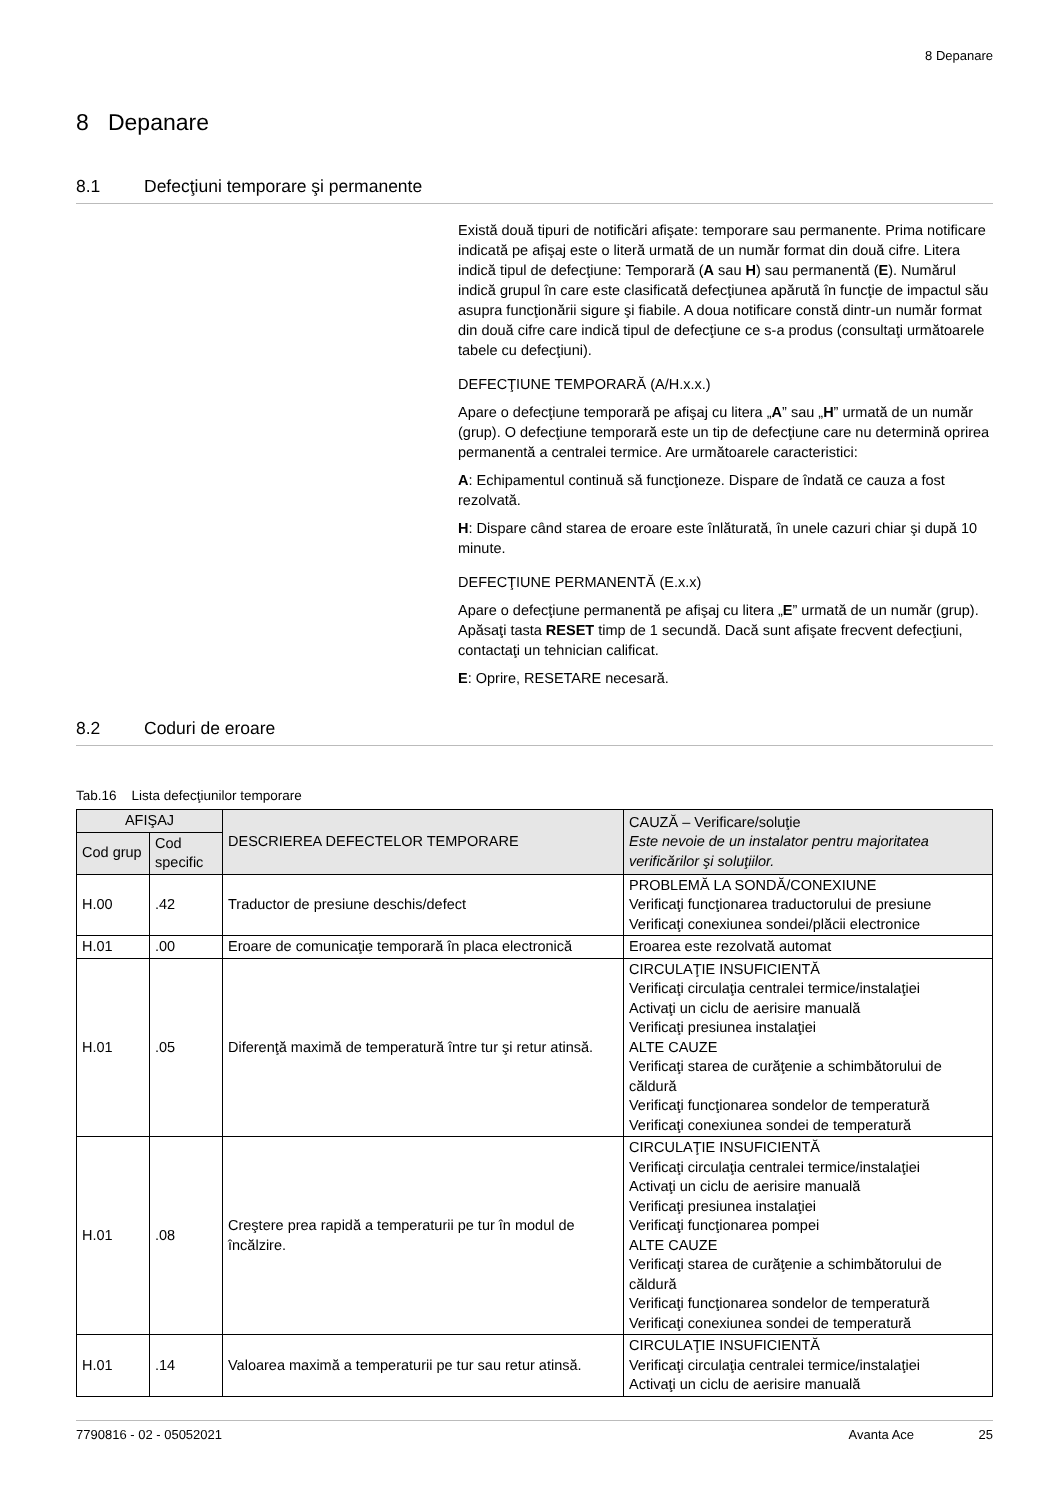8 Depanare
8 Depanare
8.1 Defecţiuni temporare şi permanente
Există două tipuri de notificări afişate: temporare sau permanente. Prima notificare indicată pe afişaj este o literă urmată de un număr format din două cifre. Litera indică tipul de defecţiune: Temporară (A sau H) sau permanentă (E). Numărul indică grupul în care este clasificată defecţiunea apărută în funcţie de impactul său asupra funcţionării sigure şi fiabile. A doua notificare constă dintr-un număr format din două cifre care indică tipul de defecţiune ce s-a produs (consultaţi următoarele tabele cu defecţiuni).
DEFECŢIUNE TEMPORARĂ (A/H.x.x.)
Apare o defecţiune temporară pe afişaj cu litera „A” sau „H” urmată de un număr (grup). O defecţiune temporară este un tip de defecţiune care nu determină oprirea permanentă a centralei termice. Are următoarele caracteristici:
A: Echipamentul continuă să funcţioneze. Dispare de îndată ce cauza a fost rezolvată.
H: Dispare când starea de eroare este înlăturată, în unele cazuri chiar şi după 10 minute.
DEFECŢIUNE PERMANENTĂ (E.x.x)
Apare o defecţiune permanentă pe afişaj cu litera „E” urmată de un număr (grup). Apăsaţi tasta RESET timp de 1 secundă. Dacă sunt afişate frecvent defecţiuni, contactaţi un tehnician calificat.
E: Oprire, RESETARE necesară.
8.2 Coduri de eroare
Tab.16 Lista defecţiunilor temporare
| AFIŞAJ | | DESCRIEREA DEFECTELOR TEMPORARE | CAUZĂ – Verificare/soluţie Este nevoie de un instalator pentru majoritatea verificărilor şi soluţiilor. |
| --- | --- | --- | --- |
| Cod grup | Cod specific | | |
| H.00 | .42 | Traductor de presiune deschis/defect | PROBLEMĂ LA SONDĂ/CONEXIUNE Verificaţi funcţionarea traductorului de presiune Verificaţi conexiunea sondei/plăcii electronice |
| H.01 | .00 | Eroare de comunicaţie temporară în placa electronică | Eroarea este rezolvată automat |
| H.01 | .05 | Diferenţă maximă de temperatură între tur şi retur atinsă. | CIRCULAŢIE INSUFICIENTĂ Verificaţi circulaţia centralei termice/instalaţiei Activaţi un ciclu de aerisire manuală Verificaţi presiunea instalaţiei ALTE CAUZE Verificaţi starea de curăţenie a schimbătorului de căldură Verificaţi funcţionarea sondelor de temperatură Verificaţi conexiunea sondei de temperatură |
| H.01 | .08 | Creştere prea rapidă a temperaturii pe tur în modul de încălzire. | CIRCULAŢIE INSUFICIENTĂ Verificaţi circulaţia centralei termice/instalaţiei Activaţi un ciclu de aerisire manuală Verificaţi presiunea instalaţiei Verificaţi funcţionarea pompei ALTE CAUZE Verificaţi starea de curăţenie a schimbătorului de căldură Verificaţi funcţionarea sondelor de temperatură Verificaţi conexiunea sondei de temperatură |
| H.01 | .14 | Valoarea maximă a temperaturii pe tur sau retur atinsă. | CIRCULAŢIE INSUFICIENTĂ Verificaţi circulaţia centralei termice/instalaţiei Activaţi un ciclu de aerisire manuală |
7790816 - 02 - 05052021 Avanta Ace 25